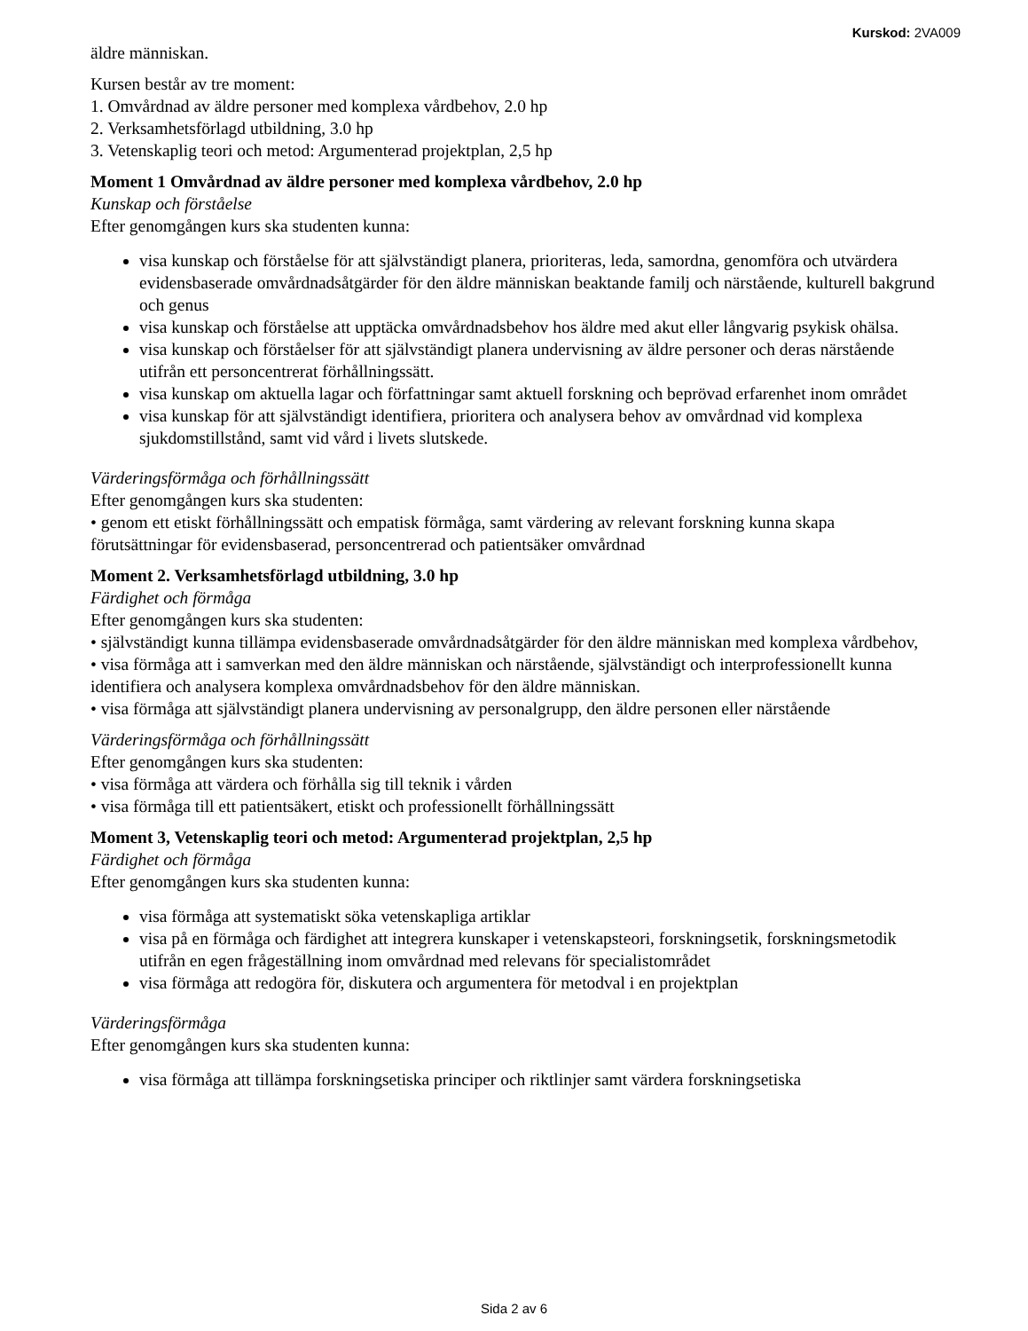Kurskod: 2VA009
äldre människan.
Kursen består av tre moment:
1. Omvårdnad av äldre personer med komplexa vårdbehov, 2.0 hp
2. Verksamhetsförlagd utbildning, 3.0 hp
3. Vetenskaplig teori och metod: Argumenterad projektplan, 2,5 hp
Moment 1 Omvårdnad av äldre personer med komplexa vårdbehov, 2.0 hp
Kunskap och förståelse
Efter genomgången kurs ska studenten kunna:
visa kunskap och förståelse för att självständigt planera, prioriteras, leda, samordna, genomföra och utvärdera evidensbaserade omvårdnadsåtgärder för den äldre människan beaktande familj och närstående, kulturell bakgrund och genus
visa kunskap och förståelse att upptäcka omvårdnadsbehov hos äldre med akut eller långvarig psykisk ohälsa.
visa kunskap och förståelser för att självständigt planera undervisning av äldre personer och deras närstående utifrån ett personcentrerat förhållningssätt.
visa kunskap om aktuella lagar och författningar samt aktuell forskning och beprövad erfarenhet inom området
visa kunskap för att självständigt identifiera, prioritera och analysera behov av omvårdnad vid komplexa sjukdomstillstånd, samt vid vård i livets slutskede.
Värderingsförmåga och förhållningssätt
Efter genomgången kurs ska studenten:
• genom ett etiskt förhållningssätt och empatisk förmåga, samt värdering av relevant forskning kunna skapa förutsättningar för evidensbaserad, personcentrerad och patientsäker omvårdnad
Moment 2. Verksamhetsförlagd utbildning, 3.0 hp
Färdighet och förmåga
Efter genomgången kurs ska studenten:
• självständigt kunna tillämpa evidensbaserade omvårdnadsåtgärder för den äldre människan med komplexa vårdbehov,
• visa förmåga att i samverkan med den äldre människan och närstående, självständigt och interprofessionellt kunna identifiera och analysera komplexa omvårdnadsbehov för den äldre människan.
• visa förmåga att självständigt planera undervisning av personalgrupp, den äldre personen eller närstående
Värderingsförmåga och förhållningssätt
Efter genomgången kurs ska studenten:
• visa förmåga att värdera och förhålla sig till teknik i vården
• visa förmåga till ett patientsäkert, etiskt och professionellt förhållningssätt
Moment 3, Vetenskaplig teori och metod: Argumenterad projektplan, 2,5 hp
Färdighet och förmåga
Efter genomgången kurs ska studenten kunna:
visa förmåga att systematiskt söka vetenskapliga artiklar
visa på en förmåga och färdighet att integrera kunskaper i vetenskapsteori, forskningsetik, forskningsmetodik utifrån en egen frågeställning inom omvårdnad med relevans för specialistområdet
visa förmåga att redogöra för, diskutera och argumentera för metodval i en projektplan
Värderingsförmåga
Efter genomgången kurs ska studenten kunna:
visa förmåga att tillämpa forskningsetiska principer och riktlinjer samt värdera forskningsetiska
Sida 2 av 6